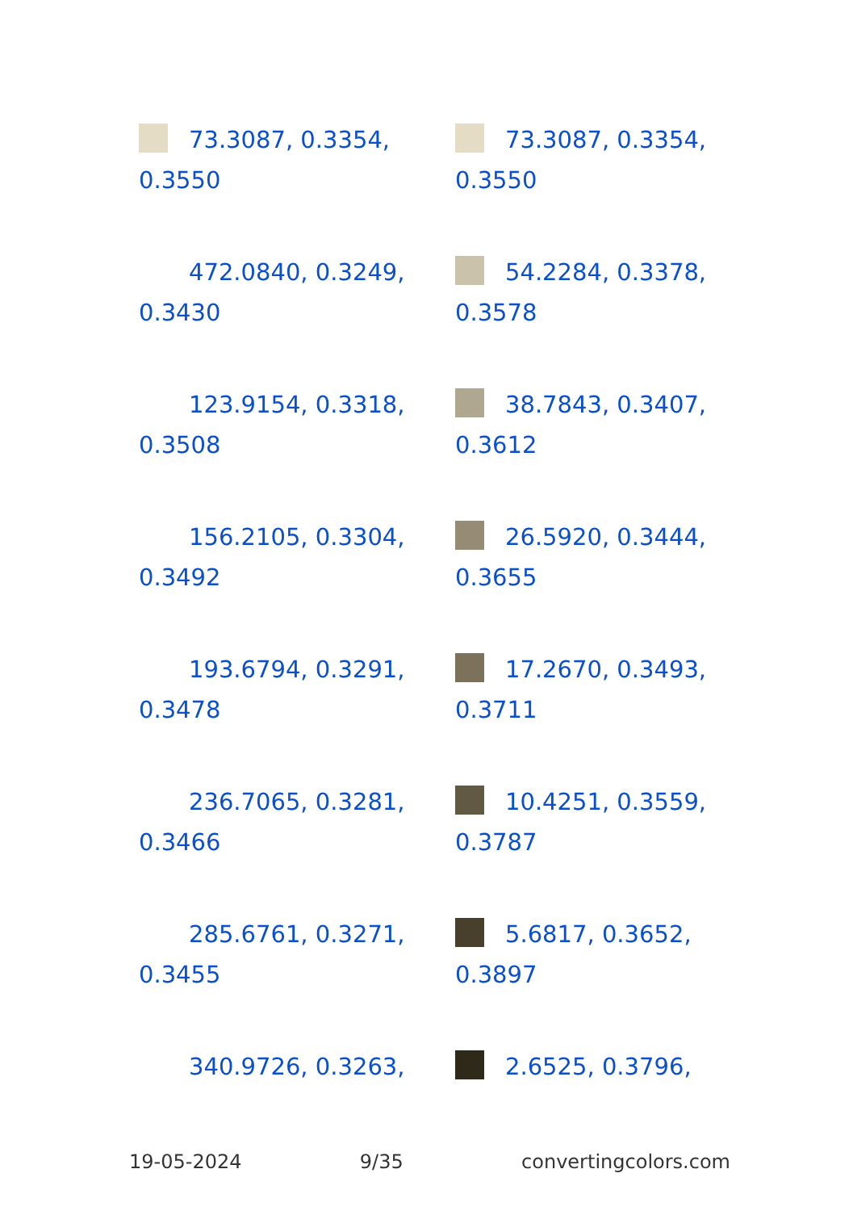73.3087, 0.3354,
0.3550
73.3087, 0.3354,
0.3550
472.0840, 0.3249,
0.3430
54.2284, 0.3378,
0.3578
123.9154, 0.3318,
0.3508
38.7843, 0.3407,
0.3612
156.2105, 0.3304,
0.3492
26.5920, 0.3444,
0.3655
193.6794, 0.3291,
0.3478
17.2670, 0.3493,
0.3711
236.7065, 0.3281,
0.3466
10.4251, 0.3559,
0.3787
285.6761, 0.3271,
0.3455
5.6817, 0.3652,
0.3897
340.9726, 0.3263,
2.6525, 0.3796,
19-05-2024 9/35 convertingcolors.com